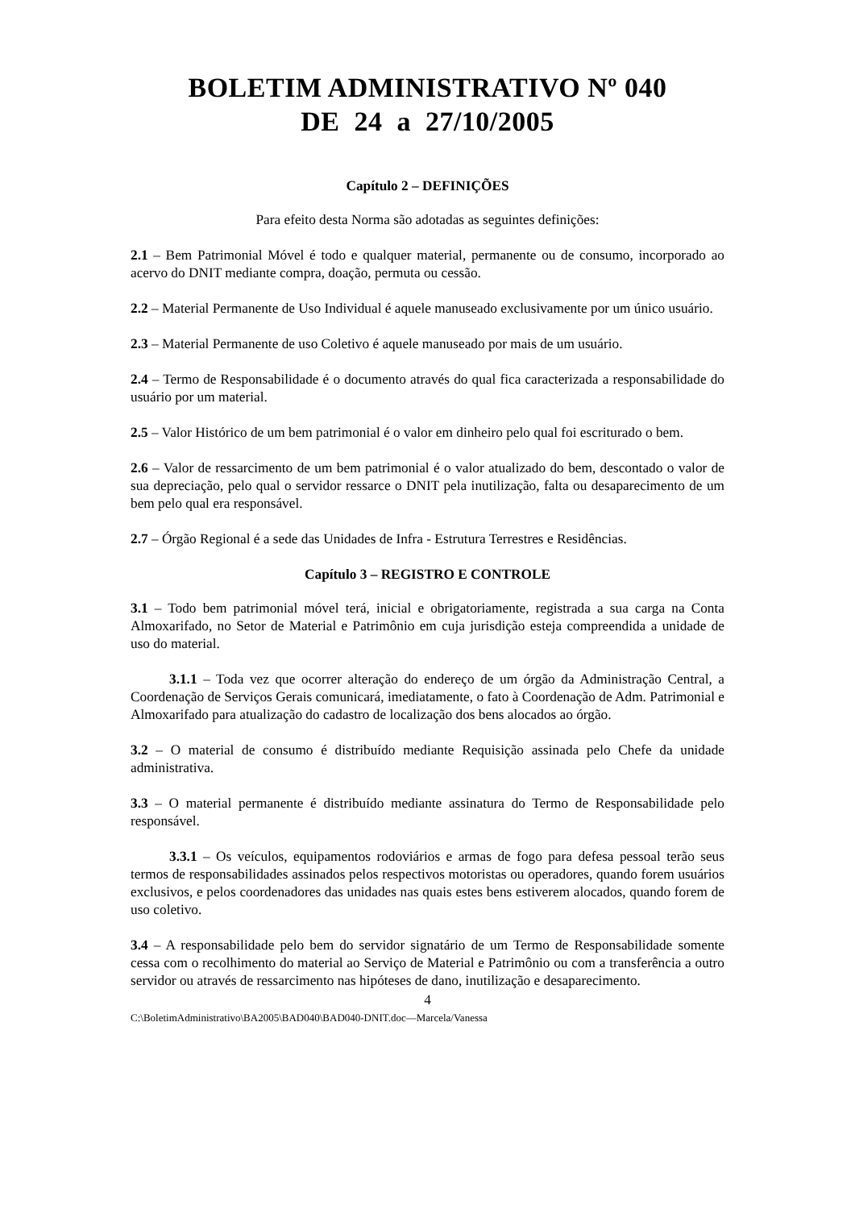BOLETIM ADMINISTRATIVO Nº 040
DE 24 a 27/10/2005
Capítulo 2 – DEFINIÇÕES
Para efeito desta Norma são adotadas as seguintes definições:
2.1 – Bem Patrimonial Móvel é todo e qualquer material, permanente ou de consumo, incorporado ao acervo do DNIT mediante compra, doação, permuta ou cessão.
2.2 – Material Permanente de Uso Individual é aquele manuseado exclusivamente por um único usuário.
2.3 – Material Permanente de uso Coletivo é aquele manuseado por mais de um usuário.
2.4 – Termo de Responsabilidade é o documento através do qual fica caracterizada a responsabilidade do usuário por um material.
2.5 – Valor Histórico de um bem patrimonial é o valor em dinheiro pelo qual foi escriturado o bem.
2.6 – Valor de ressarcimento de um bem patrimonial é o valor atualizado do bem, descontado o valor de sua depreciação, pelo qual o servidor ressarce o DNIT pela inutilização, falta ou desaparecimento de um bem pelo qual era responsável.
2.7 – Órgão Regional é a sede das Unidades de Infra - Estrutura Terrestres e Residências.
Capítulo 3 – REGISTRO E CONTROLE
3.1 – Todo bem patrimonial móvel terá, inicial e obrigatoriamente, registrada a sua carga na Conta Almoxarifado, no Setor de Material e Patrimônio em cuja jurisdição esteja compreendida a unidade de uso do material.
3.1.1 – Toda vez que ocorrer alteração do endereço de um órgão da Administração Central, a Coordenação de Serviços Gerais comunicará, imediatamente, o fato à Coordenação de Adm. Patrimonial e Almoxarifado para atualização do cadastro de localização dos bens alocados ao órgão.
3.2 – O material de consumo é distribuído mediante Requisição assinada pelo Chefe da unidade administrativa.
3.3 – O material permanente é distribuído mediante assinatura do Termo de Responsabilidade pelo responsável.
3.3.1 – Os veículos, equipamentos rodoviários e armas de fogo para defesa pessoal terão seus termos de responsabilidades assinados pelos respectivos motoristas ou operadores, quando forem usuários exclusivos, e pelos coordenadores das unidades nas quais estes bens estiverem alocados, quando forem de uso coletivo.
3.4 – A responsabilidade pelo bem do servidor signatário de um Termo de Responsabilidade somente cessa com o recolhimento do material ao Serviço de Material e Patrimônio ou com a transferência a outro servidor ou através de ressarcimento nas hipóteses de dano, inutilização e desaparecimento.
4
C:\BoletimAdministrativo\BA2005\BAD040\BAD040-DNIT.doc—Marcela/Vanessa